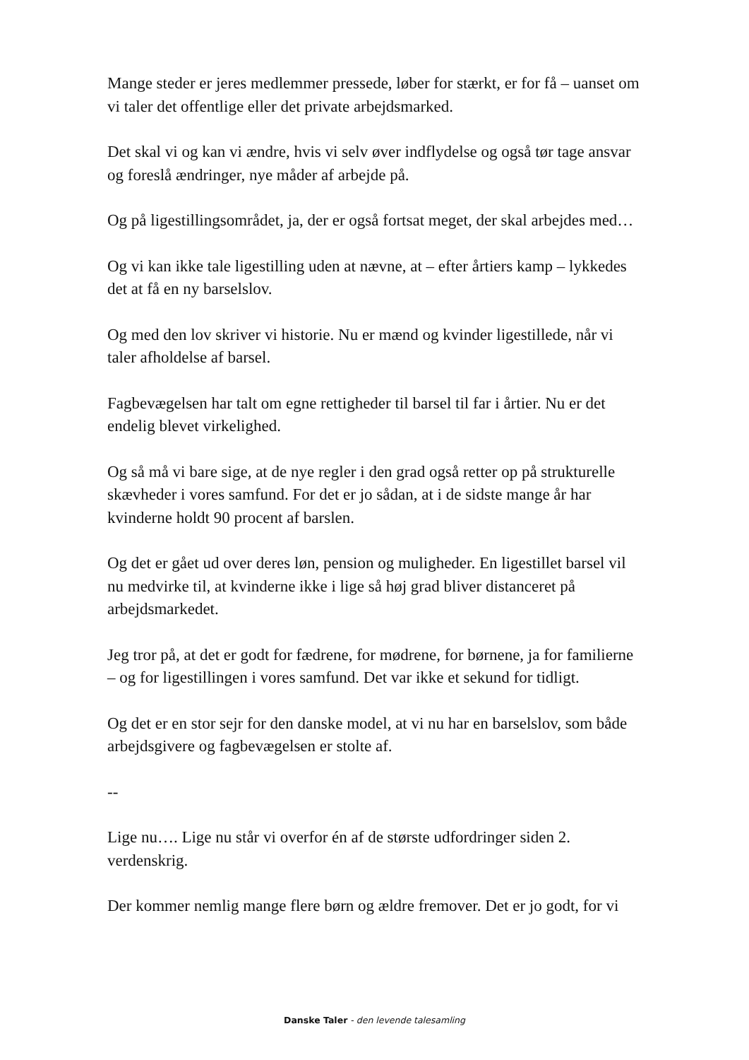Mange steder er jeres medlemmer pressede, løber for stærkt, er for få – uanset om vi taler det offentlige eller det private arbejdsmarked.
Det skal vi og kan vi ændre, hvis vi selv øver indflydelse og også tør tage ansvar og foreslå ændringer, nye måder af arbejde på.
Og på ligestillingsområdet, ja, der er også fortsat meget, der skal arbejdes med…
Og vi kan ikke tale ligestilling uden at nævne, at – efter årtiers kamp – lykkedes det at få en ny barselslov.
Og med den lov skriver vi historie. Nu er mænd og kvinder ligestillede, når vi taler afholdelse af barsel.
Fagbevægelsen har talt om egne rettigheder til barsel til far i årtier. Nu er det endelig blevet virkelighed.
Og så må vi bare sige, at de nye regler i den grad også retter op på strukturelle skævheder i vores samfund. For det er jo sådan, at i de sidste mange år har kvinderne holdt 90 procent af barslen.
Og det er gået ud over deres løn, pension og muligheder. En ligestillet barsel vil nu medvirke til, at kvinderne ikke i lige så høj grad bliver distanceret på arbejdsmarkedet.
Jeg tror på, at det er godt for fædrene, for mødrene, for børnene, ja for familierne – og for ligestillingen i vores samfund. Det var ikke et sekund for tidligt.
Og det er en stor sejr for den danske model, at vi nu har en barselslov, som både arbejdsgivere og fagbevægelsen er stolte af.
--
Lige nu…. Lige nu står vi overfor én af de største udfordringer siden 2. verdenskrig.
Der kommer nemlig mange flere børn og ældre fremover. Det er jo godt, for vi
Danske Taler - den levende talesamling